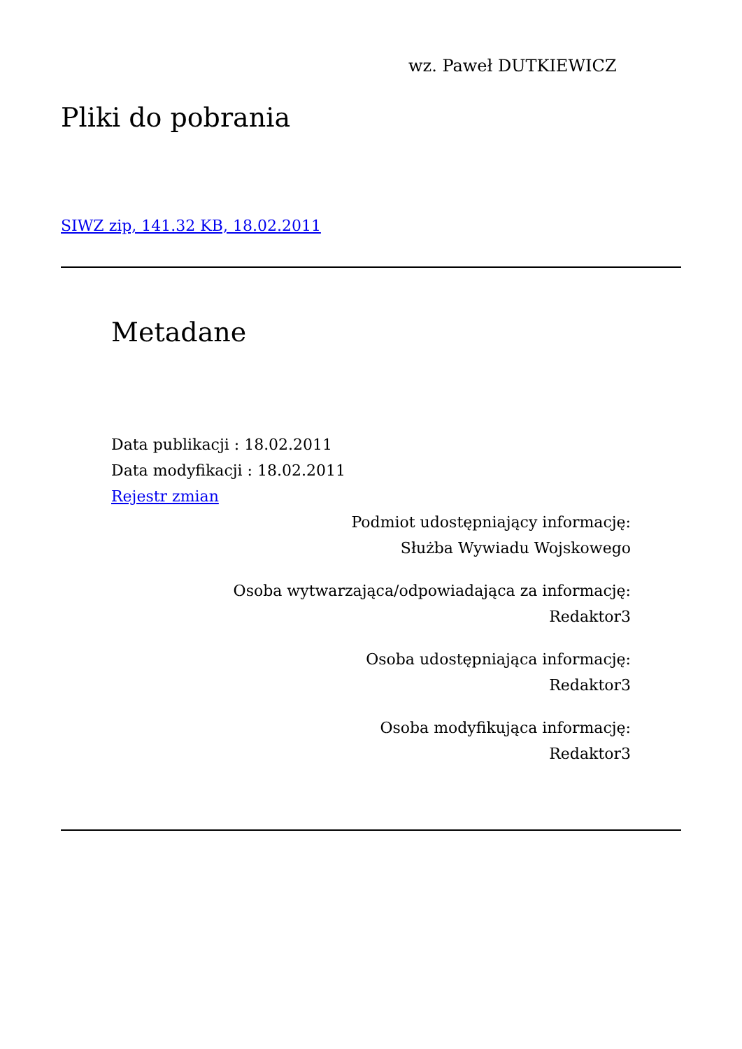wz. Paweł DUTKIEWICZ
Pliki do pobrania
SIWZ zip, 141.32 KB, 18.02.2011
Metadane
Data publikacji : 18.02.2011
Data modyfikacji : 18.02.2011
Rejestr zmian
Podmiot udostępniający informację:
Służba Wywiadu Wojskowego
Osoba wytwarzająca/odpowiadająca za informację:
Redaktor3
Osoba udostępniająca informację:
Redaktor3
Osoba modyfikująca informację:
Redaktor3